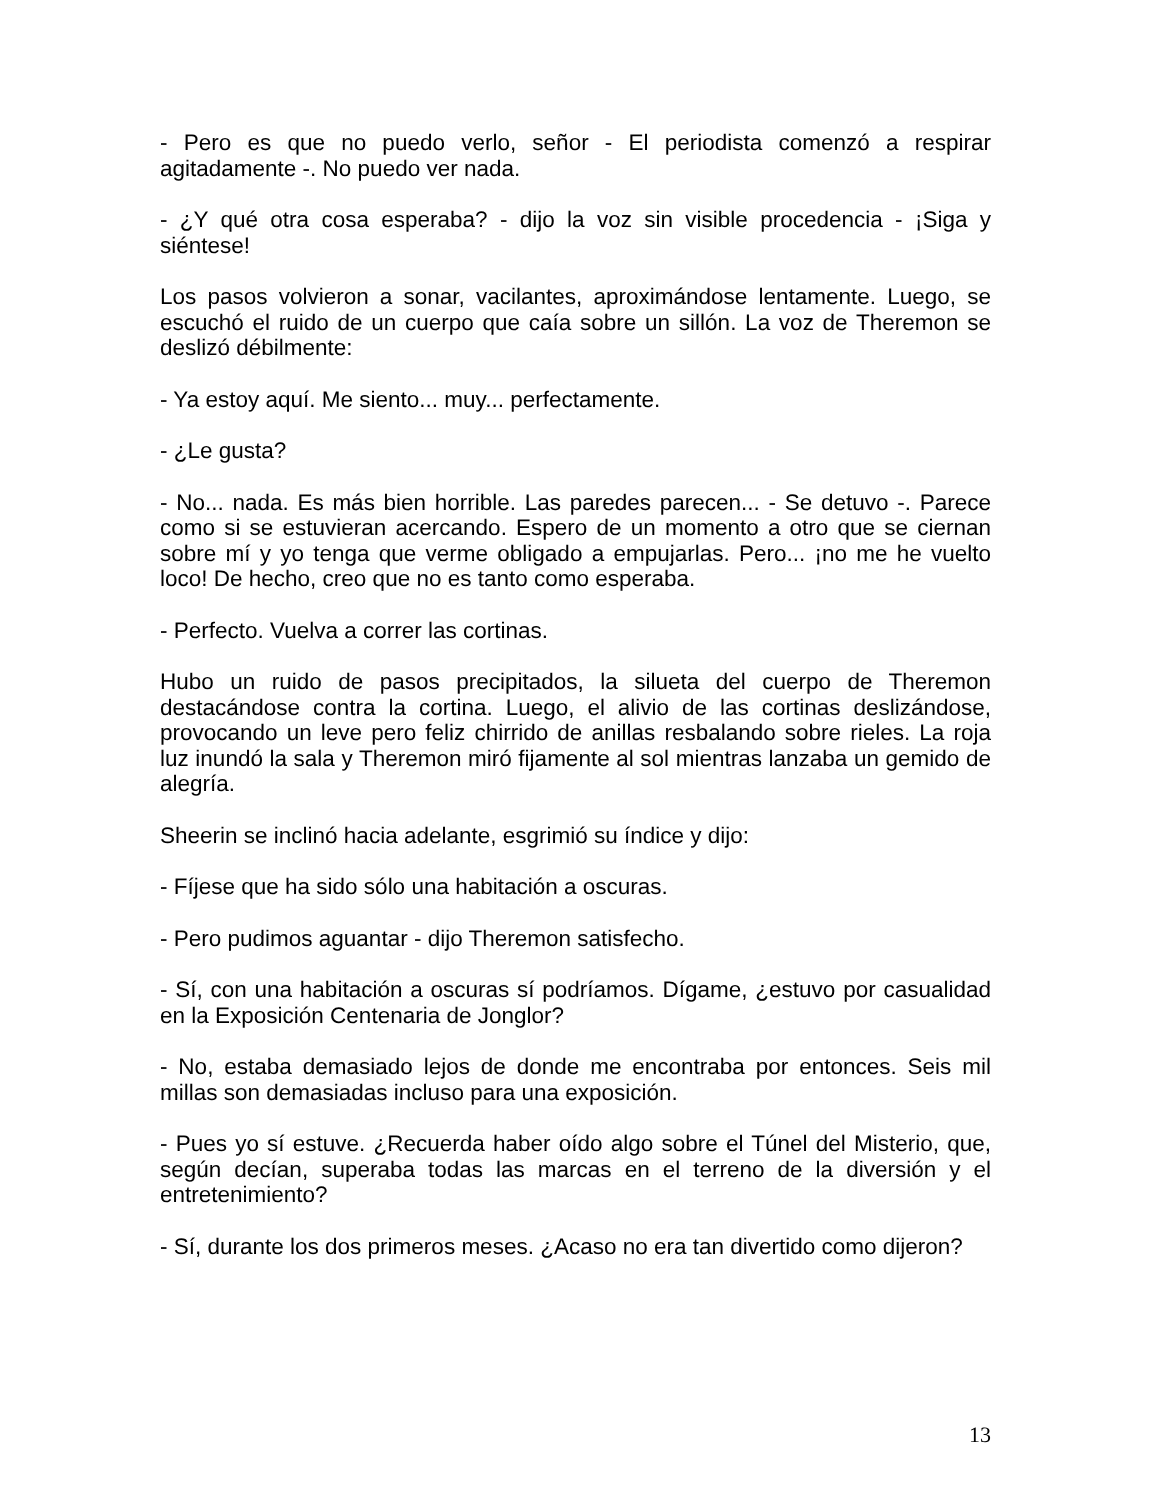- Pero es que no puedo verlo, señor - El periodista comenzó a respirar agitadamente -. No puedo ver nada.
- ¿Y qué otra cosa esperaba? - dijo la voz sin visible procedencia - ¡Siga y siéntese!
Los pasos volvieron a sonar, vacilantes, aproximándose lentamente. Luego, se escuchó el ruido de un cuerpo que caía sobre un sillón. La voz de Theremon se deslizó débilmente:
- Ya estoy aquí. Me siento... muy... perfectamente.
- ¿Le gusta?
- No... nada. Es más bien horrible. Las paredes parecen... - Se detuvo -. Parece como si se estuvieran acercando. Espero de un momento a otro que se ciernan sobre mí y yo tenga que verme obligado a empujarlas. Pero... ¡no me he vuelto loco! De hecho, creo que no es tanto como esperaba.
- Perfecto. Vuelva a correr las cortinas.
Hubo un ruido de pasos precipitados, la silueta del cuerpo de Theremon destacándose contra la cortina. Luego, el alivio de las cortinas deslizándose, provocando un leve pero feliz chirrido de anillas resbalando sobre rieles. La roja luz inundó la sala y Theremon miró fijamente al sol mientras lanzaba un gemido de alegría.
Sheerin se inclinó hacia adelante, esgrimió su índice y dijo:
- Fíjese que ha sido sólo una habitación a oscuras.
- Pero pudimos aguantar - dijo Theremon satisfecho.
- Sí, con una habitación a oscuras sí podríamos. Dígame, ¿estuvo por casualidad en la Exposición Centenaria de Jonglor?
- No, estaba demasiado lejos de donde me encontraba por entonces. Seis mil millas son demasiadas incluso para una exposición.
- Pues yo sí estuve. ¿Recuerda haber oído algo sobre el Túnel del Misterio, que, según decían, superaba todas las marcas en el terreno de la diversión y el entretenimiento?
- Sí, durante los dos primeros meses. ¿Acaso no era tan divertido como dijeron?
13